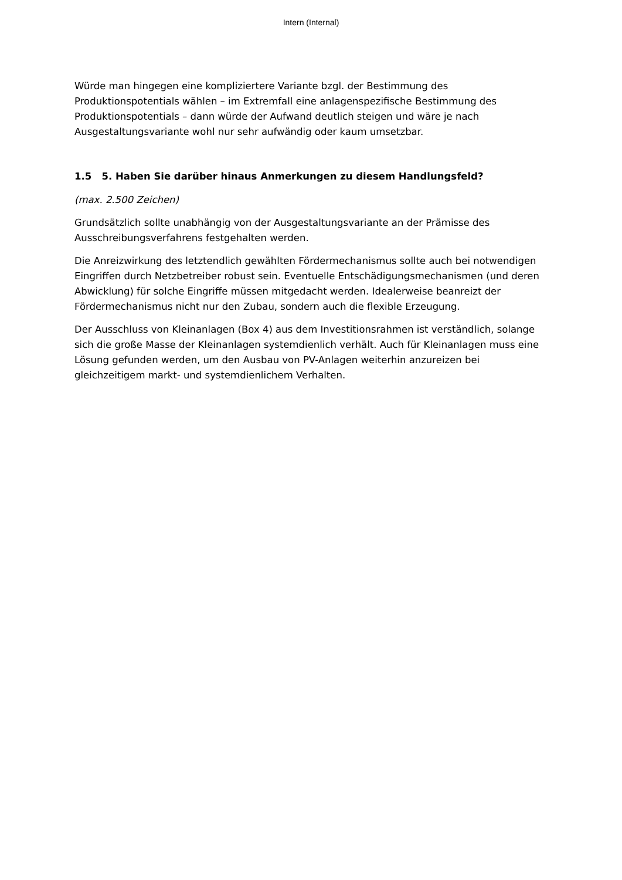Intern (Internal)
Würde man hingegen eine kompliziertere Variante bzgl. der Bestimmung des Produktionspotentials wählen – im Extremfall eine anlagenspezifische Bestimmung des Produktionspotentials – dann würde der Aufwand deutlich steigen und wäre je nach Ausgestaltungsvariante wohl nur sehr aufwändig oder kaum umsetzbar.
1.5 5. Haben Sie darüber hinaus Anmerkungen zu diesem Handlungsfeld?
(max. 2.500 Zeichen)
Grundsätzlich sollte unabhängig von der Ausgestaltungsvariante an der Prämisse des Ausschreibungsverfahrens festgehalten werden.
Die Anreizwirkung des letztendlich gewählten Fördermechanismus sollte auch bei notwendigen Eingriffen durch Netzbetreiber robust sein. Eventuelle Entschädigungsmechanismen (und deren Abwicklung) für solche Eingriffe müssen mitgedacht werden. Idealerweise beanreizt der Fördermechanismus nicht nur den Zubau, sondern auch die flexible Erzeugung.
Der Ausschluss von Kleinanlagen (Box 4) aus dem Investitionsrahmen ist verständlich, solange sich die große Masse der Kleinanlagen systemdienlich verhält. Auch für Kleinanlagen muss eine Lösung gefunden werden, um den Ausbau von PV-Anlagen weiterhin anzureizen bei gleichzeitigem markt- und systemdienlichem Verhalten.